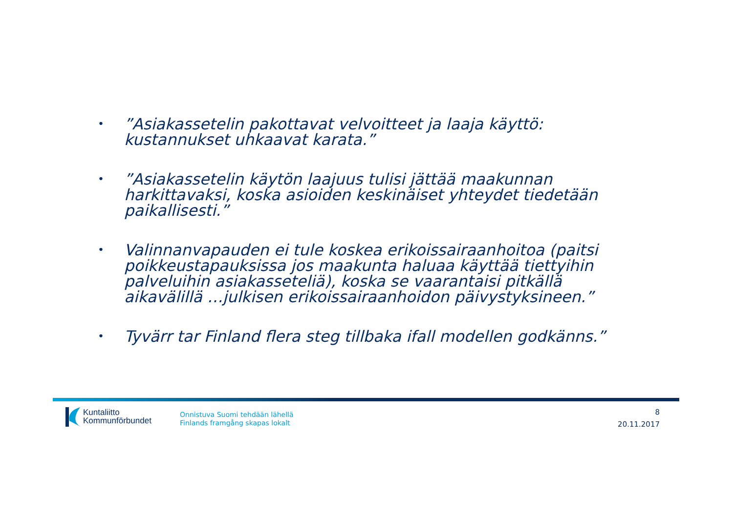•”Asiakassetelin pakottavat velvoitteet ja laaja käyttö: kustannukset uhkaavat karata.”
•”Asiakassetelin käytön laajuus tulisi jättää maakunnan harkittavaksi, koska asioiden keskinäiset yhteydet tiedetään paikallisesti.”
• Valinnanvapauden ei tule koskea erikoissairaanhoitoa (paitsi poikkeustapauksissa jos maakunta haluaa käyttää tiettyihin palveluihin asiakasseteliä), koska se vaarantaisi pitkällä aikavälillä …julkisen erikoissairaanhoidon päivystyksineen.”
• Tyvärr tar Finland flera steg tillbaka ifall modellen godkänns.”
Kuntaliitto
Kommunförbundet
Onnistuva Suomi tehdään lähellä
Finlands framgång skapas lokalt
8
20.11.2017